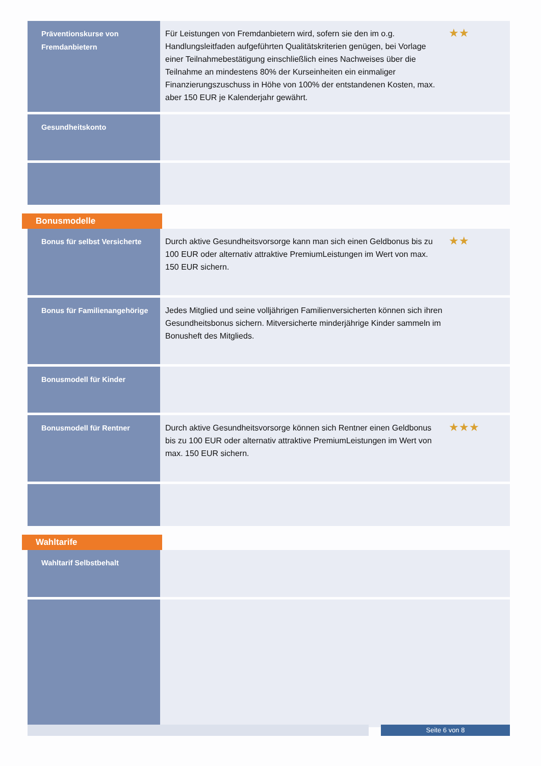| Präventionskurse von Fremdanbietern | Für Leistungen von Fremdanbietern wird, sofern sie den im o.g. Handlungsleitfaden aufgeführten Qualitätskriterien genügen, bei Vorlage einer Teilnahmebestätigung einschließlich eines Nachweises über die Teilnahme an mindestens 80% der Kurseinheiten ein einmaliger Finanzierungszuschuss in Höhe von 100% der entstandenen Kosten, max. aber 150 EUR je Kalenderjahr gewährt. | ★★ |
| Gesundheitskonto | | |
Bonusmodelle
| Bonus für selbst Versicherte | Durch aktive Gesundheitsvorsorge kann man sich einen Geldbonus bis zu 100 EUR oder alternativ attraktive PremiumLeistungen im Wert von max. 150 EUR sichern. | ★★ |
| Bonus für Familienangehörige | Jedes Mitglied und seine volljährigen Familienversicherten können sich ihren Gesundheitsbonus sichern. Mitversicherte minderjährige Kinder sammeln im Bonusheft des Mitglieds. | |
| Bonusmodell für Kinder | | |
| Bonusmodell für Rentner | Durch aktive Gesundheitsvorsorge können sich Rentner einen Geldbonus bis zu 100 EUR oder alternativ attraktive PremiumLeistungen im Wert von max. 150 EUR sichern. | ★★★ |
Wahltarife
| Wahltarif Selbstbehalt | | |
Seite 6 von 8